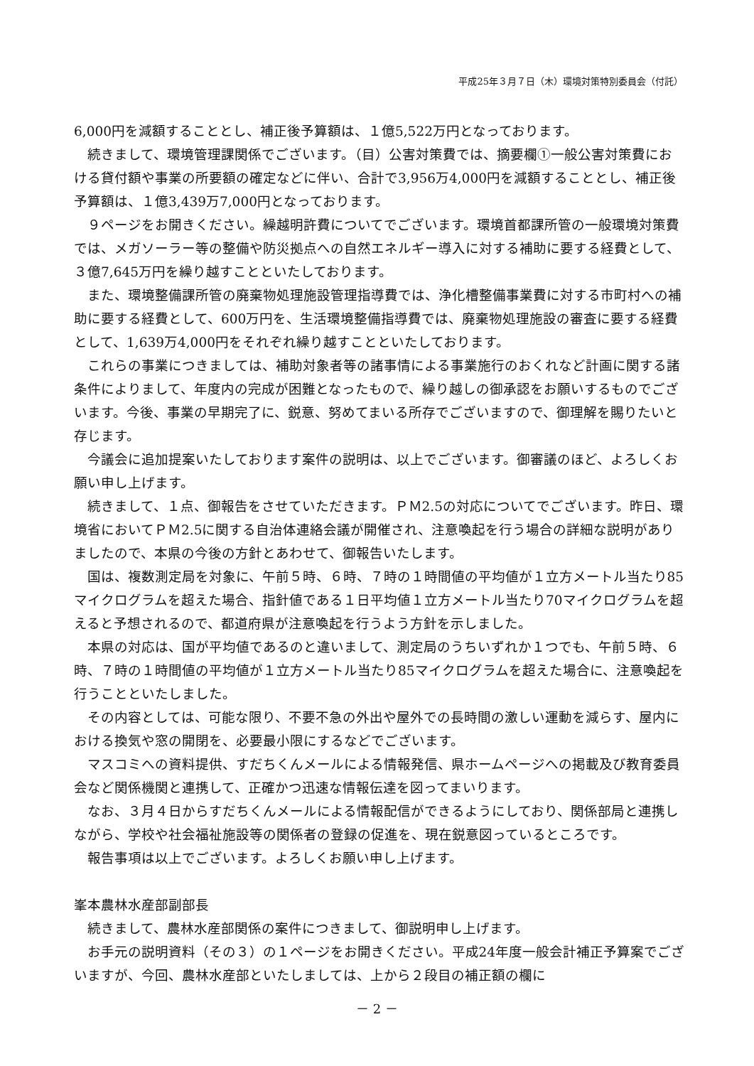平成25年３月７日（木）環境対策特別委員会（付託）
6,000円を減額することとし、補正後予算額は、１億5,522万円となっております。
続きまして、環境管理課関係でございます。（目）公害対策費では、摘要欄①一般公害対策費における貸付額や事業の所要額の確定などに伴い、合計で3,956万4,000円を減額することとし、補正後予算額は、１億3,439万7,000円となっております。
９ページをお開きください。繰越明許費についてでございます。環境首都課所管の一般環境対策費では、メガソーラー等の整備や防災拠点への自然エネルギー導入に対する補助に要する経費として、３億7,645万円を繰り越すことといたしております。
また、環境整備課所管の廃棄物処理施設管理指導費では、浄化槽整備事業費に対する市町村への補助に要する経費として、600万円を、生活環境整備指導費では、廃棄物処理施設の審査に要する経費として、1,639万4,000円をそれぞれ繰り越すことといたしております。
これらの事業につきましては、補助対象者等の諸事情による事業施行のおくれなど計画に関する諸条件によりまして、年度内の完成が困難となったもので、繰り越しの御承認をお願いするものでございます。今後、事業の早期完了に、鋭意、努めてまいる所存でございますので、御理解を賜りたいと存じます。
今議会に追加提案いたしております案件の説明は、以上でございます。御審議のほど、よろしくお願い申し上げます。
続きまして、１点、御報告をさせていただきます。ＰＭ2.5の対応についてでございます。昨日、環境省においてＰＭ2.5に関する自治体連絡会議が開催され、注意喚起を行う場合の詳細な説明がありましたので、本県の今後の方針とあわせて、御報告いたします。
国は、複数測定局を対象に、午前５時、６時、７時の１時間値の平均値が１立方メートル当たり85マイクログラムを超えた場合、指針値である１日平均値１立方メートル当たり70マイクログラムを超えると予想されるので、都道府県が注意喚起を行うよう方針を示しました。
本県の対応は、国が平均値であるのと違いまして、測定局のうちいずれか１つでも、午前５時、６時、７時の１時間値の平均値が１立方メートル当たり85マイクログラムを超えた場合に、注意喚起を行うことといたしました。
その内容としては、可能な限り、不要不急の外出や屋外での長時間の激しい運動を減らす、屋内における換気や窓の開閉を、必要最小限にするなどでございます。
マスコミへの資料提供、すだちくんメールによる情報発信、県ホームページへの掲載及び教育委員会など関係機関と連携して、正確かつ迅速な情報伝達を図ってまいります。
なお、３月４日からすだちくんメールによる情報配信ができるようにしており、関係部局と連携しながら、学校や社会福祉施設等の関係者の登録の促進を、現在鋭意図っているところです。
報告事項は以上でございます。よろしくお願い申し上げます。
峯本農林水産部副部長
続きまして、農林水産部関係の案件につきまして、御説明申し上げます。
お手元の説明資料（その３）の１ページをお開きください。平成24年度一般会計補正予算案でございますが、今回、農林水産部といたしましては、上から２段目の補正額の欄に
－ 2 －